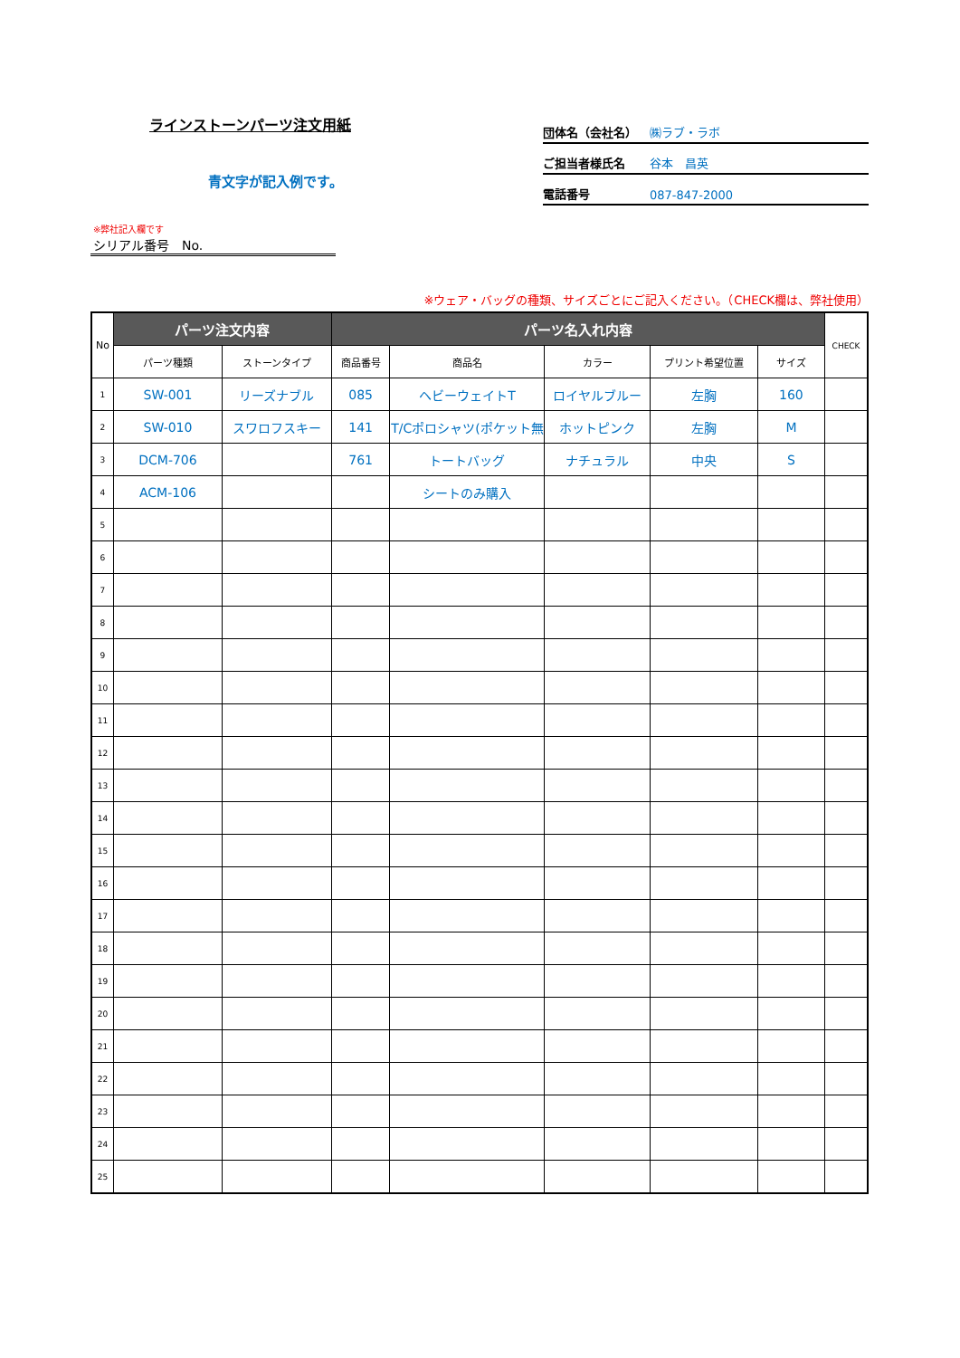ラインストーンパーツ注文用紙
青文字が記入例です。
団体名（会社名） ㈱ラブ・ラボ
ご担当者様氏名 谷本　昌英
電話番号 087-847-2000
※弊社記入欄です
シリアル番号　No.
※ウェア・バッグの種類、サイズごとにご記入ください。（CHECK欄は、弊社使用）
| No | パーツ注文内容 | | パーツ名入れ内容 | | | | | CHECK |
| --- | --- | --- | --- | --- | --- | --- | --- | --- |
| | パーツ種類 | ストーンタイプ | 商品番号 | 商品名 | カラー | プリント希望位置 | サイズ | |
| 1 | SW-001 | リーズナブル | 085 | ヘビーウェイトT | ロイヤルブルー | 左胸 | 160 | |
| 2 | SW-010 | スワロフスキー | 141 | T/Cポロシャツ(ポケット無 | ホットピンク | 左胸 | M | |
| 3 | DCM-706 | | 761 | トートバッグ | ナチュラル | 中央 | S | |
| 4 | ACM-106 | | | シートのみ購入 | | | | |
| 5 | | | | | | | | |
| 6 | | | | | | | | |
| 7 | | | | | | | | |
| 8 | | | | | | | | |
| 9 | | | | | | | | |
| 10 | | | | | | | | |
| 11 | | | | | | | | |
| 12 | | | | | | | | |
| 13 | | | | | | | | |
| 14 | | | | | | | | |
| 15 | | | | | | | | |
| 16 | | | | | | | | |
| 17 | | | | | | | | |
| 18 | | | | | | | | |
| 19 | | | | | | | | |
| 20 | | | | | | | | |
| 21 | | | | | | | | |
| 22 | | | | | | | | |
| 23 | | | | | | | | |
| 24 | | | | | | | | |
| 25 | | | | | | | | |